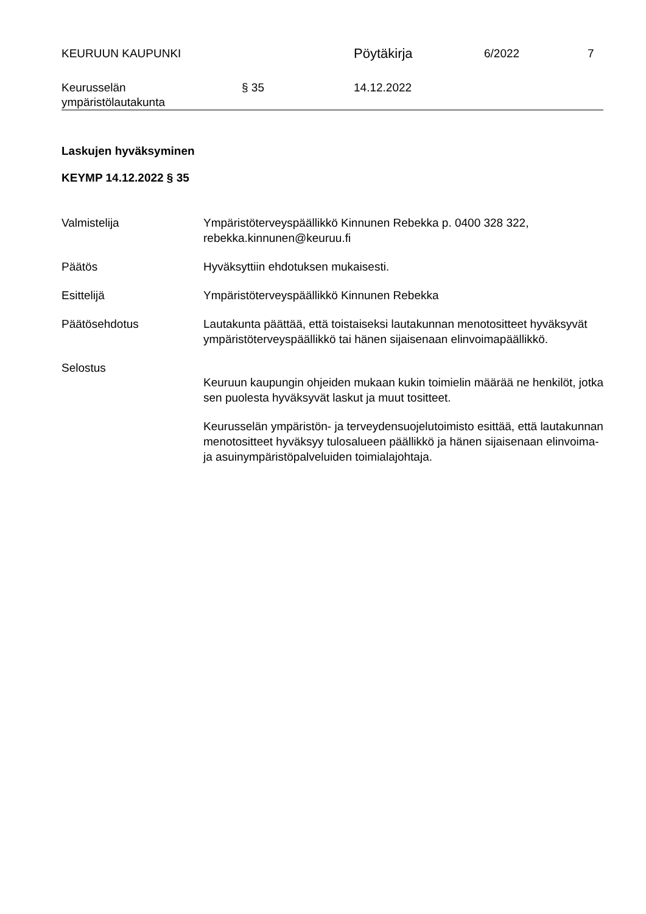KEURUUN KAUPUNKI
Pöytäkirja
6/2022 7
Keurusselän
ympäristölautakunta
§ 35 14.12.2022
Laskujen hyväksyminen
KEYMP 14.12.2022 § 35
Valmistelija Ympäristöterveyspäällikkö Kinnunen Rebekka p. 0400 328 322,
rebekka.kinnunen@keuruu.fi
Päätös Hyväksyttiin ehdotuksen mukaisesti.
Esittelijä Ympäristöterveyspäällikkö Kinnunen Rebekka
Päätösehdotus Lautakunta päättää, että toistaiseksi lautakunnan menotositteet hyväksyvät ympäristöterveyspäällikkö tai hänen sijaisenaan elinvoimapäällikkö.
Selostus
Keuruun kaupungin ohjeiden mukaan kukin toimielin määrää ne henkilöt, jotka sen puolesta hyväksyvät laskut ja muut tositteet.
Keurusselän ympäristön- ja terveydensuojelutoimisto esittää, että lautakunnan menotositteet hyväksyy tulosalueen päällikkö ja hänen sijaisenaan elinvoima- ja asuinympäristöpalveluiden toimialajohtaja.